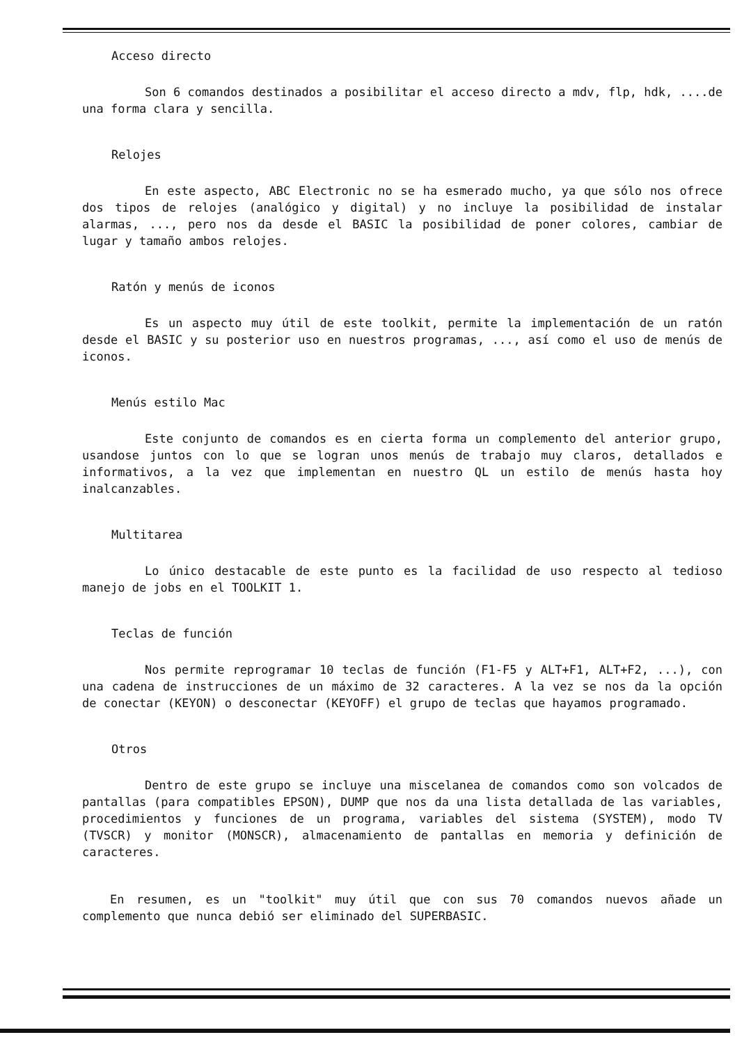Acceso directo
Son 6 comandos destinados a posibilitar el acceso directo a mdv, flp, hdk, ....de una forma clara y sencilla.
Relojes
En este aspecto, ABC Electronic no se ha esmerado mucho, ya que sólo nos ofrece dos tipos de relojes (analógico y digital) y no incluye la posibilidad de instalar alarmas, ..., pero nos da desde el BASIC la posibilidad de poner colores, cambiar de lugar y tamaño ambos relojes.
Ratón y menús de iconos
Es un aspecto muy útil de este toolkit, permite la implementación de un ratón desde el BASIC y su posterior uso en nuestros programas, ..., así como el uso de menús de iconos.
Menús estilo Mac
Este conjunto de comandos es en cierta forma un complemento del anterior grupo, usandose juntos con lo que se logran unos menús de trabajo muy claros, detallados e informativos, a la vez que implementan en nuestro QL un estilo de menús hasta hoy inalcanzables.
Multitarea
Lo único destacable de este punto es la facilidad de uso respecto al tedioso manejo de jobs en el TOOLKIT 1.
Teclas de función
Nos permite reprogramar 10 teclas de función (F1-F5 y ALT+F1, ALT+F2, ...), con una cadena de instrucciones de un máximo de 32 caracteres. A la vez se nos da la opción de conectar (KEYON) o desconectar (KEYOFF) el grupo de teclas que hayamos programado.
Otros
Dentro de este grupo se incluye una miscelanea de comandos como son volcados de pantallas (para compatibles EPSON), DUMP que nos da una lista detallada de las variables, procedimientos y funciones de un programa, variables del sistema (SYSTEM), modo TV (TVSCR) y monitor (MONSCR), almacenamiento de pantallas en memoria y definición de caracteres.
En resumen, es un "toolkit" muy útil que con sus 70 comandos nuevos añade un complemento que nunca debió ser eliminado del SUPERBASIC.